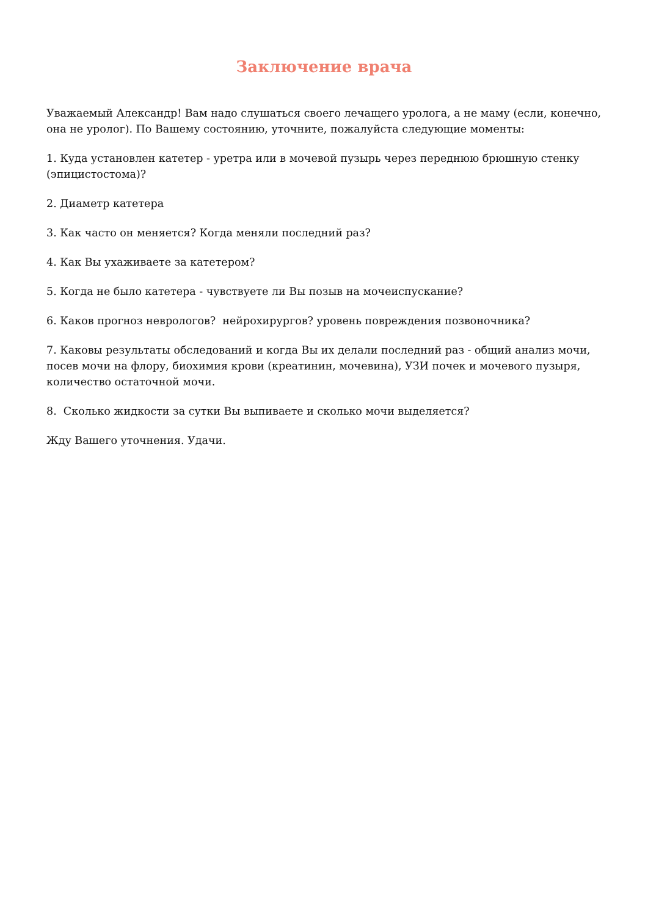Заключение врача
Уважаемый Александр! Вам надо слушаться своего лечащего уролога, а не маму (если, конечно, она не уролог). По Вашему состоянию, уточните, пожалуйста следующие моменты:
1. Куда установлен катетер - уретра или в мочевой пузырь через переднюю брюшную стенку (эпицистостома)?
2. Диаметр катетера
3. Как часто он меняется? Когда меняли последний раз?
4. Как Вы ухаживаете за катетером?
5. Когда не было катетера - чувствуете ли Вы позыв на мочеиспускание?
6. Каков прогноз неврологов? нейрохирургов? уровень повреждения позвоночника?
7. Каковы результаты обследований и когда Вы их делали последний раз - общий анализ мочи, посев мочи на флору, биохимия крови (креатинин, мочевина), УЗИ почек и мочевого пузыря, количество остаточной мочи.
8. Сколько жидкости за сутки Вы выпиваете и сколько мочи выделяется?
Жду Вашего уточнения. Удачи.